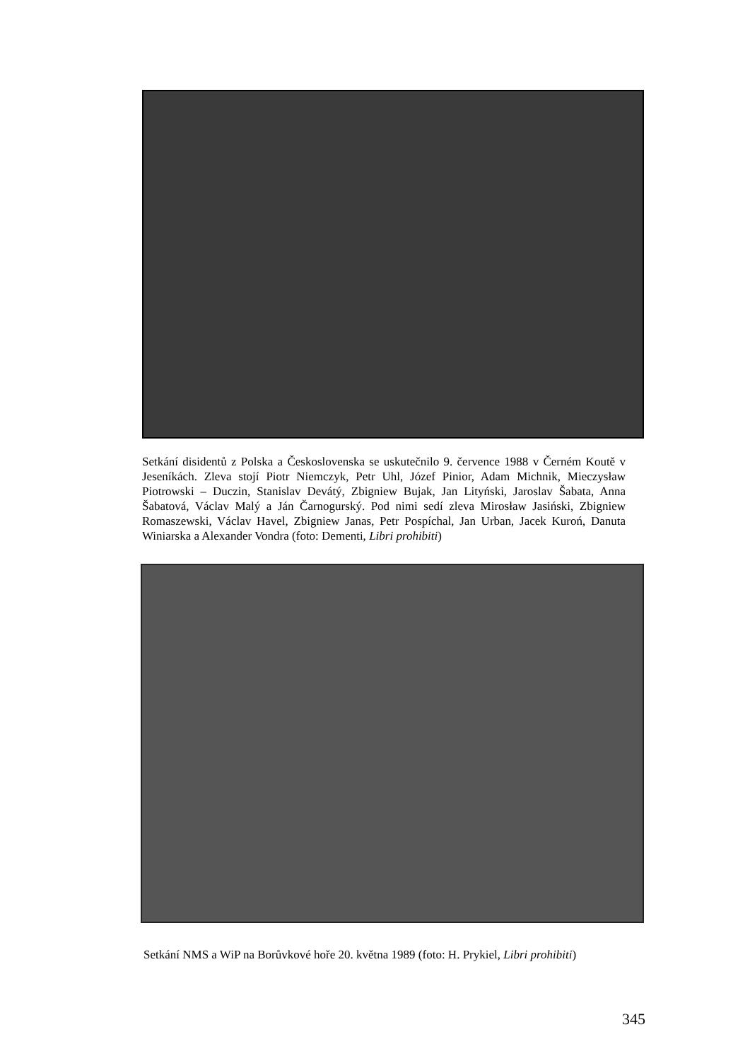Setkání disidentů z Polska a Československa se uskutečnilo 9. července 1988 v Černém Koutě v Jeseníkách. Zleva stojí Piotr Niemczyk, Petr Uhl, Józef Pinior, Adam Michnik, Mieczysław Piotrowski – Duczin, Stanislav Devátý, Zbigniew Bujak, Jan Lityński, Jaroslav Šabata, Anna Šabatová, Václav Malý a Ján Čarnogurský. Pod nimi sedí zleva Mirosław Jasiński, Zbigniew Romaszewski, Václav Havel, Zbigniew Janas, Petr Pospíchal, Jan Urban, Jacek Kuroń, Danuta Winiarska a Alexander Vondra (foto: Dementi, Libri prohibiti)
Setkání NMS a WiP na Borůvkové hoře 20. května 1989 (foto: H. Prykiel, Libri prohibiti)
345